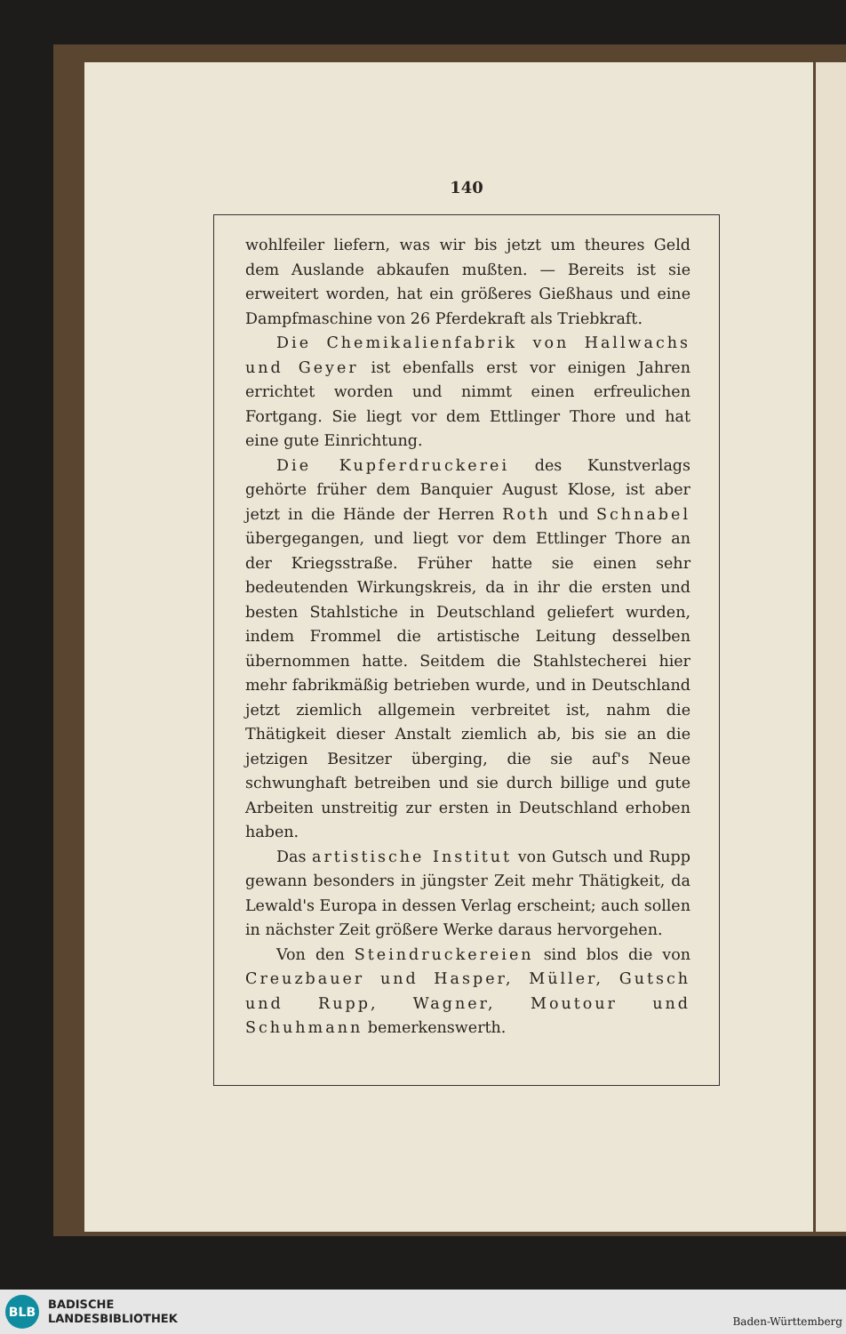140
wohlfeiler liefern, was wir bis jetzt um theures Geld dem Auslande abkaufen mußten. — Bereits ist sie erweitert worden, hat ein größeres Gießhaus und eine Dampfmaschine von 26 Pferdekraft als Triebkraft.
Die Chemikalienfabrik von Hallwachs und Geyer ist ebenfalls erst vor einigen Jahren errichtet worden und nimmt einen erfreulichen Fortgang. Sie liegt vor dem Ettlinger Thore und hat eine gute Einrichtung.
Die Kupferdruckerei des Kunstverlags gehörte früher dem Banquier August Klose, ist aber jetzt in die Hände der Herren Roth und Schnabel übergegangen, und liegt vor dem Ettlinger Thore an der Kriegsstraße. Früher hatte sie einen sehr bedeutenden Wirkungskreis, da in ihr die ersten und besten Stahlstiche in Deutschland geliefert wurden, indem Frommel die artistische Leitung desselben übernommen hatte. Seitdem die Stahlstecherei hier mehr fabrikmäßig betrieben wurde, und in Deutschland jetzt ziemlich allgemein verbreitet ist, nahm die Thätigkeit dieser Anstalt ziemlich ab, bis sie an die jetzigen Besitzer überging, die sie auf's Neue schwunghaft betreiben und sie durch billige und gute Arbeiten unstreitig zur ersten in Deutschland erhoben haben.
Das artistische Institut von Gutsch und Rupp gewann besonders in jüngster Zeit mehr Thätigkeit, da Lewald's Europa in dessen Verlag erscheint; auch sollen in nächster Zeit größere Werke daraus hervorgehen.
Von den Steindruckereien sind blos die von Creuzbauer und Hasper, Müller, Gutsch und Rupp, Wagner, Moutour und Schuhmann bemerkenswerth.
BLB
BADISCHE
LANDESBIBLIOTHEK
Baden-Württemberg